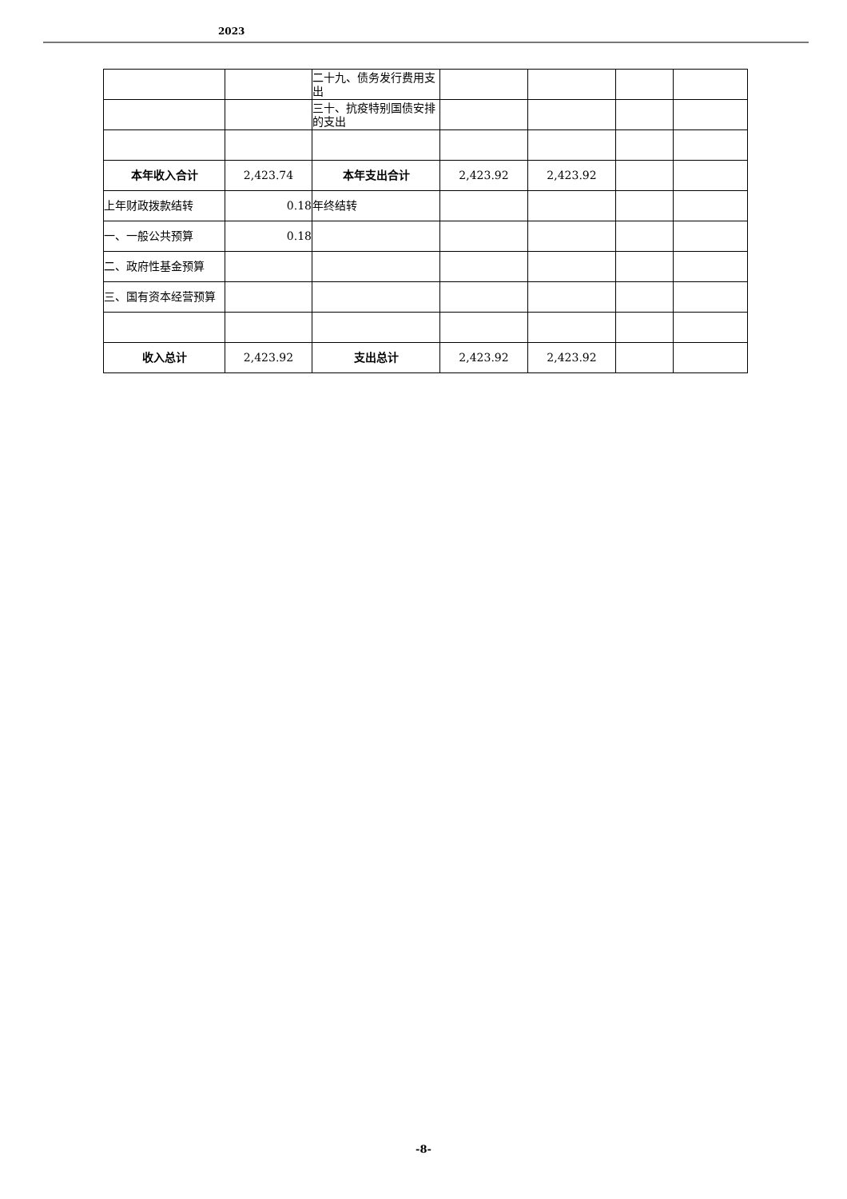2023
| | | 二十九、债务发行费用支出 | | | | |
| | | 三十、抗疫特别国债安排的支出 | | | | |
| 本年收入合计 | 2,423.74 | 本年支出合计 | 2,423.92 | 2,423.92 | | |
| 上年财政拨款结转 | 0.18 | 年终结转 | | | | |
| 一、一般公共预算 | 0.18 | | | | | |
| 二、政府性基金预算 | | | | | | |
| 三、国有资本经营预算 | | | | | | |
| 收入总计 | 2,423.92 | 支出总计 | 2,423.92 | 2,423.92 | | |
-8-